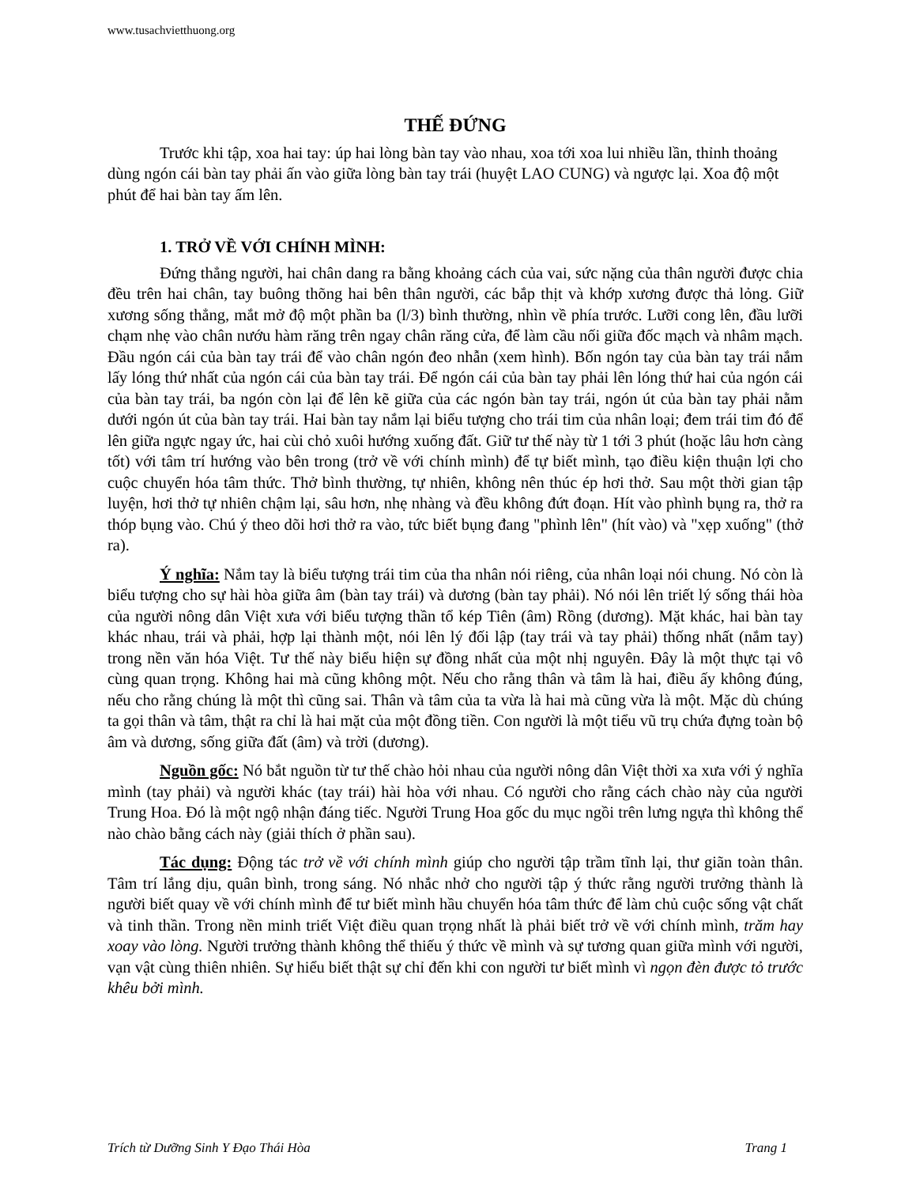www.tusachvietthuong.org
THẾ ĐỨNG
Trước khi tập, xoa hai tay: úp hai lòng bàn tay vào nhau, xoa tới xoa lui nhiều lần, thỉnh thoảng dùng ngón cái bàn tay phải ấn vào giữa lòng bàn tay trái (huyệt LAO CUNG) và ngược lại. Xoa độ một phút để hai bàn tay ấm lên.
1. TRỞ VỀ VỚI CHÍNH MÌNH:
Đứng thẳng người, hai chân dang ra bằng khoảng cách của vai, sức nặng của thân người được chia đều trên hai chân, tay buông thõng hai bên thân người, các bắp thịt và khớp xương được thả lỏng. Giữ xương sống thẳng, mắt mở độ một phần ba (l/3) bình thường, nhìn về phía trước. Lưỡi cong lên, đầu lưỡi chạm nhẹ vào chân nướu hàm răng trên ngay chân răng cửa, để làm cầu nối giữa đốc mạch và nhâm mạch. Đầu ngón cái của bàn tay trái để vào chân ngón đeo nhẫn (xem hình). Bốn ngón tay của bàn tay trái nắm lấy lóng thứ nhất của ngón cái của bàn tay trái. Để ngón cái của bàn tay phải lên lóng thứ hai của ngón cái của bàn tay trái, ba ngón còn lại để lên kẽ giữa của các ngón bàn tay trái, ngón út của bàn tay phải nằm dưới ngón út của bàn tay trái. Hai bàn tay nắm lại biểu tượng cho trái tim của nhân loại; đem trái tim đó để lên giữa ngực ngay ức, hai cùi chỏ xuôi hướng xuống đất. Giữ tư thế này từ 1 tới 3 phút (hoặc lâu hơn càng tốt) với tâm trí hướng vào bên trong (trở về với chính mình) để tự biết mình, tạo điều kiện thuận lợi cho cuộc chuyển hóa tâm thức. Thở bình thường, tự nhiên, không nên thúc ép hơi thở. Sau một thời gian tập luyện, hơi thở tự nhiên chậm lại, sâu hơn, nhẹ nhàng và đều không đứt đoạn. Hít vào phình bụng ra, thở ra thóp bụng vào. Chú ý theo dõi hơi thở ra vào, tức biết bụng đang "phình lên" (hít vào) và "xẹp xuống" (thở ra).
Ý nghĩa: Nắm tay là biểu tượng trái tim của tha nhân nói riêng, của nhân loại nói chung. Nó còn là biểu tượng cho sự hài hòa giữa âm (bàn tay trái) và dương (bàn tay phải). Nó nói lên triết lý sống thái hòa của người nông dân Việt xưa với biểu tượng thần tổ kép Tiên (âm) Rồng (dương). Mặt khác, hai bàn tay khác nhau, trái và phải, hợp lại thành một, nói lên lý đối lập (tay trái và tay phải) thống nhất (nắm tay) trong nền văn hóa Việt. Tư thế này biểu hiện sự đồng nhất của một nhị nguyên. Đây là một thực tại vô cùng quan trọng. Không hai mà cũng không một. Nếu cho rằng thân và tâm là hai, điều ấy không đúng, nếu cho rằng chúng là một thì cũng sai. Thân và tâm của ta vừa là hai mà cũng vừa là một. Mặc dù chúng ta gọi thân và tâm, thật ra chỉ là hai mặt của một đồng tiền. Con người là một tiểu vũ trụ chứa đựng toàn bộ âm và dương, sống giữa đất (âm) và trời (dương).
Nguồn gốc: Nó bắt nguồn từ tư thế chào hỏi nhau của người nông dân Việt thời xa xưa với ý nghĩa mình (tay phải) và người khác (tay trái) hài hòa với nhau. Có người cho rằng cách chào này của người Trung Hoa. Đó là một ngộ nhận đáng tiếc. Người Trung Hoa gốc du mục ngồi trên lưng ngựa thì không thể nào chào bằng cách này (giải thích ở phần sau).
Tác dụng: Động tác trở về với chính mình giúp cho người tập trầm tĩnh lại, thư giãn toàn thân. Tâm trí lắng dịu, quân bình, trong sáng. Nó nhắc nhở cho người tập ý thức rằng người trưởng thành là người biết quay về với chính mình để tư biết mình hầu chuyển hóa tâm thức để làm chủ cuộc sống vật chất và tinh thần. Trong nền minh triết Việt điều quan trọng nhất là phải biết trở về với chính mình, trăm hay xoay vào lòng. Người trưởng thành không thể thiếu ý thức về mình và sự tương quan giữa mình với người, vạn vật cùng thiên nhiên. Sự hiểu biết thật sự chỉ đến khi con người tư biết mình vì ngọn đèn được tỏ trước khêu bởi mình.
Trích từ Dưỡng Sinh Y Đạo Thái Hòa Trang 1